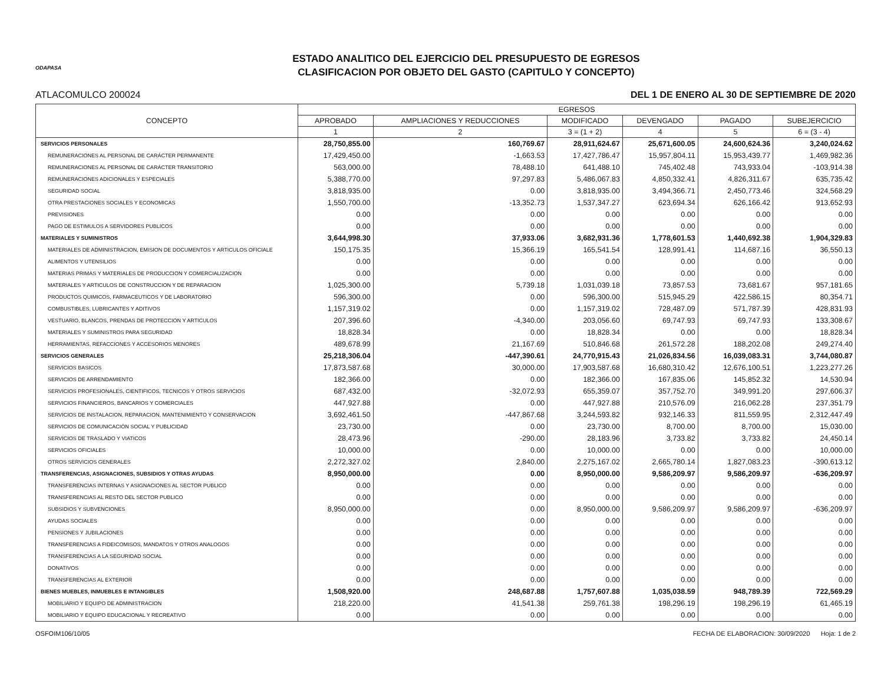ODAPASA
ESTADO ANALITICO DEL EJERCICIO DEL PRESUPUESTO DE EGRESOS
CLASIFICACION POR OBJETO DEL GASTO (CAPITULO Y CONCEPTO)
ATLACOMULCO 200024 DEL 1 DE ENERO AL 30 DE SEPTIEMBRE DE 2020
| CONCEPTO | EGRESOS | | | | | |
| --- | --- | --- | --- | --- | --- | --- |
| | APROBADO | AMPLIACIONES Y REDUCCIONES | MODIFICADO | DEVENGADO | PAGADO | SUBEJERCICIO |
| | 1 | 2 | 3 = (1 + 2) | 4 | 5 | 6 = (3 - 4) |
| SERVICIOS PERSONALES | 28,750,855.00 | 160,769.67 | 28,911,624.67 | 25,671,600.05 | 24,600,624.36 | 3,240,024.62 |
| REMUNERACIONES AL PERSONAL DE CARÁCTER PERMANENTE | 17,429,450.00 | -1,663.53 | 17,427,786.47 | 15,957,804.11 | 15,953,439.77 | 1,469,982.36 |
| REMUNERACIONES AL PERSONAL DE CARÁCTER TRANSITORIO | 563,000.00 | 78,488.10 | 641,488.10 | 745,402.48 | 743,933.04 | -103,914.38 |
| REMUNERACIONES ADICIONALES Y ESPECIALES | 5,388,770.00 | 97,297.83 | 5,486,067.83 | 4,850,332.41 | 4,826,311.67 | 635,735.42 |
| SEGURIDAD SOCIAL | 3,818,935.00 | 0.00 | 3,818,935.00 | 3,494,366.71 | 2,450,773.46 | 324,568.29 |
| OTRA PRESTACIONES SOCIALES Y ECONOMICAS | 1,550,700.00 | -13,352.73 | 1,537,347.27 | 623,694.34 | 626,166.42 | 913,652.93 |
| PREVISIONES | 0.00 | 0.00 | 0.00 | 0.00 | 0.00 | 0.00 |
| PAGO DE ESTIMULOS A SERVIDORES PUBLICOS | 0.00 | 0.00 | 0.00 | 0.00 | 0.00 | 0.00 |
| MATERIALES Y SUMINISTROS | 3,644,998.30 | 37,933.06 | 3,682,931.36 | 1,778,601.53 | 1,440,692.38 | 1,904,329.83 |
| MATERIALES DE ADMINISTRACION, EMISION DE DOCUMENTOS Y ARTICULOS OFICIALE | 150,175.35 | 15,366.19 | 165,541.54 | 128,991.41 | 114,687.16 | 36,550.13 |
| ALIMENTOS Y UTENSILIOS | 0.00 | 0.00 | 0.00 | 0.00 | 0.00 | 0.00 |
| MATERIAS PRIMAS Y MATERIALES DE PRODUCCION Y COMERCIALIZACION | 0.00 | 0.00 | 0.00 | 0.00 | 0.00 | 0.00 |
| MATERIALES Y ARTICULOS DE CONSTRUCCION Y DE REPARACION | 1,025,300.00 | 5,739.18 | 1,031,039.18 | 73,857.53 | 73,681.67 | 957,181.65 |
| PRODUCTOS QUIMICOS, FARMACEUTICOS Y DE LABORATORIO | 596,300.00 | 0.00 | 596,300.00 | 515,945.29 | 422,586.15 | 80,354.71 |
| COMBUSTIBLES, LUBRICANTES Y ADITIVOS | 1,157,319.02 | 0.00 | 1,157,319.02 | 728,487.09 | 571,787.39 | 428,831.93 |
| VESTUARIO, BLANCOS, PRENDAS DE PROTECCION Y ARTICULOS | 207,396.60 | -4,340.00 | 203,056.60 | 69,747.93 | 69,747.93 | 133,308.67 |
| MATERIALES Y SUMINISTROS PARA SEGURIDAD | 18,828.34 | 0.00 | 18,828.34 | 0.00 | 0.00 | 18,828.34 |
| HERRAMIENTAS, REFACCIONES Y ACCESORIOS MENORES | 489,678.99 | 21,167.69 | 510,846.68 | 261,572.28 | 188,202.08 | 249,274.40 |
| SERVICIOS GENERALES | 25,218,306.04 | -447,390.61 | 24,770,915.43 | 21,026,834.56 | 16,039,083.31 | 3,744,080.87 |
| SERVICIOS BASICOS | 17,873,587.68 | 30,000.00 | 17,903,587.68 | 16,680,310.42 | 12,676,100.51 | 1,223,277.26 |
| SERVICIOS DE ARRENDAMIENTO | 182,366.00 | 0.00 | 182,366.00 | 167,835.06 | 145,852.32 | 14,530.94 |
| SERVICIOS PROFESIONALES, CIENTIFICOS, TECNICOS Y OTROS SERVICIOS | 687,432.00 | -32,072.93 | 655,359.07 | 357,752.70 | 349,991.20 | 297,606.37 |
| SERVICIOS FINANCIEROS, BANCARIOS Y COMERCIALES | 447,927.88 | 0.00 | 447,927.88 | 210,576.09 | 216,062.28 | 237,351.79 |
| SERVICIOS DE INSTALACION, REPARACION, MANTENIMIENTO Y CONSERVACION | 3,692,461.50 | -447,867.68 | 3,244,593.82 | 932,146.33 | 811,559.95 | 2,312,447.49 |
| SERVICIOS DE COMUNICACIÓN SOCIAL Y PUBLICIDAD | 23,730.00 | 0.00 | 23,730.00 | 8,700.00 | 8,700.00 | 15,030.00 |
| SERVICIOS DE TRASLADO Y VIATICOS | 28,473.96 | -290.00 | 28,183.96 | 3,733.82 | 3,733.82 | 24,450.14 |
| SERVICIOS OFICIALES | 10,000.00 | 0.00 | 10,000.00 | 0.00 | 0.00 | 10,000.00 |
| OTROS SERVICIOS GENERALES | 2,272,327.02 | 2,840.00 | 2,275,167.02 | 2,665,780.14 | 1,827,083.23 | -390,613.12 |
| TRANSFERENCIAS, ASIGNACIONES, SUBSIDIOS Y OTRAS AYUDAS | 8,950,000.00 | 0.00 | 8,950,000.00 | 9,586,209.97 | 9,586,209.97 | -636,209.97 |
| TRANSFERENCIAS INTERNAS Y ASIGNACIONES AL SECTOR PUBLICO | 0.00 | 0.00 | 0.00 | 0.00 | 0.00 | 0.00 |
| TRANSFERENCIAS AL RESTO DEL SECTOR PUBLICO | 0.00 | 0.00 | 0.00 | 0.00 | 0.00 | 0.00 |
| SUBSIDIOS Y SUBVENCIONES | 8,950,000.00 | 0.00 | 8,950,000.00 | 9,586,209.97 | 9,586,209.97 | -636,209.97 |
| AYUDAS SOCIALES | 0.00 | 0.00 | 0.00 | 0.00 | 0.00 | 0.00 |
| PENSIONES Y JUBILACIONES | 0.00 | 0.00 | 0.00 | 0.00 | 0.00 | 0.00 |
| TRANSFERENCIAS A FIDEICOMISOS, MANDATOS Y OTROS ANALOGOS | 0.00 | 0.00 | 0.00 | 0.00 | 0.00 | 0.00 |
| TRANSFERENCIAS A LA SEGURIDAD SOCIAL | 0.00 | 0.00 | 0.00 | 0.00 | 0.00 | 0.00 |
| DONATIVOS | 0.00 | 0.00 | 0.00 | 0.00 | 0.00 | 0.00 |
| TRANSFERENCIAS AL EXTERIOR | 0.00 | 0.00 | 0.00 | 0.00 | 0.00 | 0.00 |
| BIENES MUEBLES, INMUEBLES E INTANGIBLES | 1,508,920.00 | 248,687.88 | 1,757,607.88 | 1,035,038.59 | 948,789.39 | 722,569.29 |
| MOBILIARIO Y EQUIPO DE ADMINISTRACION | 218,220.00 | 41,541.38 | 259,761.38 | 198,296.19 | 198,296.19 | 61,465.19 |
| MOBILIARIO Y EQUIPO EDUCACIONAL Y RECREATIVO | 0.00 | 0.00 | 0.00 | 0.00 | 0.00 | 0.00 |
OSFOIM106/10/05 FECHA DE ELABORACION: 30/09/2020 Hoja: 1 de 2